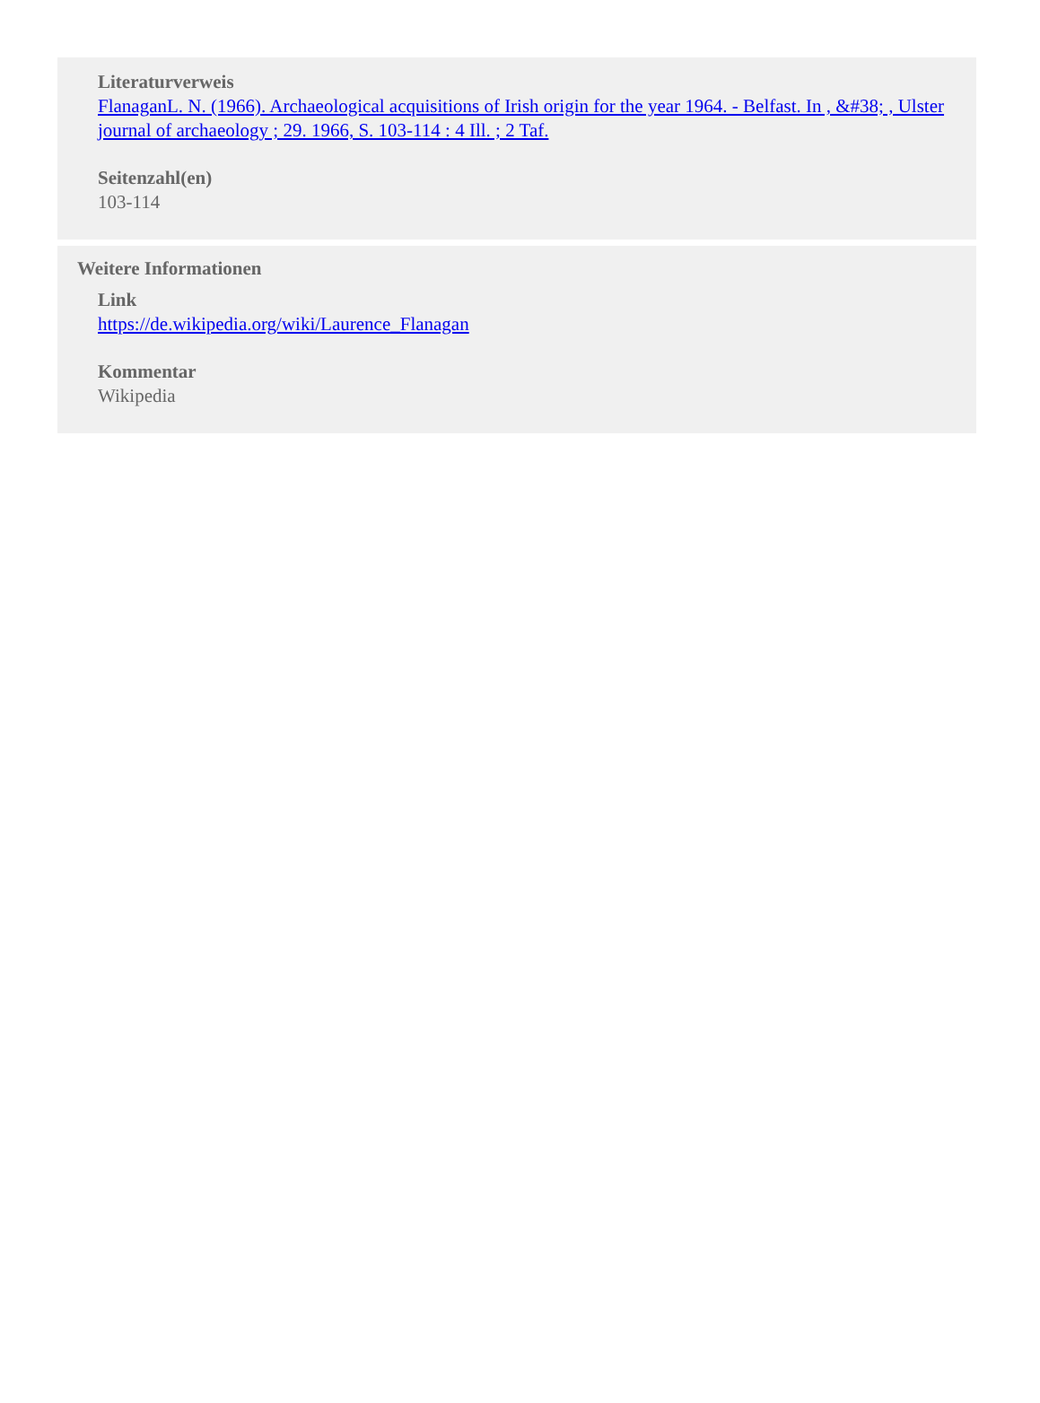Literaturverweis
FlanaganL. N. (1966). Archaeological acquisitions of Irish origin for the year 1964. - Belfast. In , &#38; , Ulster journal of archaeology ; 29. 1966, S. 103-114 : 4 Ill. ; 2 Taf.
Seitenzahl(en)
103-114
Weitere Informationen
Link
https://de.wikipedia.org/wiki/Laurence_Flanagan
Kommentar
Wikipedia